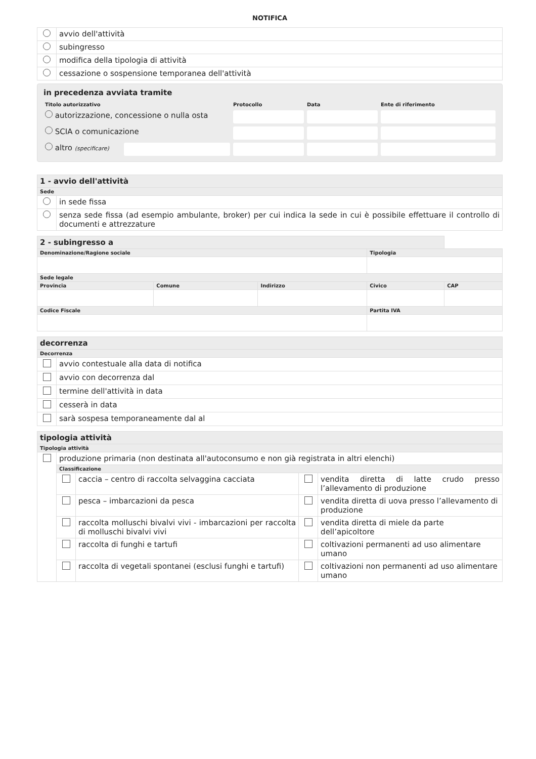NOTIFICA
| | avvio dell'attività |
| | subingresso |
| | modifica della tipologia di attività |
| | cessazione o sospensione temporanea dell'attività |
in precedenza avviata tramite
| Titolo autorizzativo | | Protocollo | Data | Ente di riferimento |
| autorizzazione, concessione o nulla osta | | | | |
| SCIA o comunicazione | | | | |
| altro (specificare) | | | | |
| 1 - avvio dell'attività | |
| Sede | |
| | in sede fissa |
| | senza sede fissa (ad esempio ambulante, broker) per cui indica la sede in cui è possibile effettuare il controllo di documenti e attrezzature |
| 2 - subingresso a | | | | |
| Denominazione/Ragione sociale | | | Tipologia | |
| Sede legale | | | | |
| Provincia | Comune | Indirizzo | Civico | CAP |
| Codice Fiscale | | | Partita IVA | |
| decorrenza | |
| Decorrenza | |
| | avvio contestuale alla data di notifica |
| | avvio con decorrenza dal |
| | termine dell'attività in data |
| | cesserà in data |
| | sarà sospesa temporaneamente dal al |
| tipologia attività | | | | |
| Tipologia attività | | | | |
| | produzione primaria (non destinata all'autoconsumo e non già registrata in altri elenchi) | | | |
| | Classificazione | | | |
| | | caccia – centro di raccolta selvaggina cacciata | | vendita diretta di latte crudo presso l’allevamento di produzione |
| | | pesca – imbarcazioni da pesca | | vendita diretta di uova presso l’allevamento di produzione |
| | | raccolta molluschi bivalvi vivi - imbarcazioni per raccolta di molluschi bivalvi vivi | | vendita diretta di miele da parte dell’apicoltore |
| | | raccolta di funghi e tartufi | | coltivazioni permanenti ad uso alimentare umano |
| | | raccolta di vegetali spontanei (esclusi funghi e tartufi) | | coltivazioni non permanenti ad uso alimentare umano |